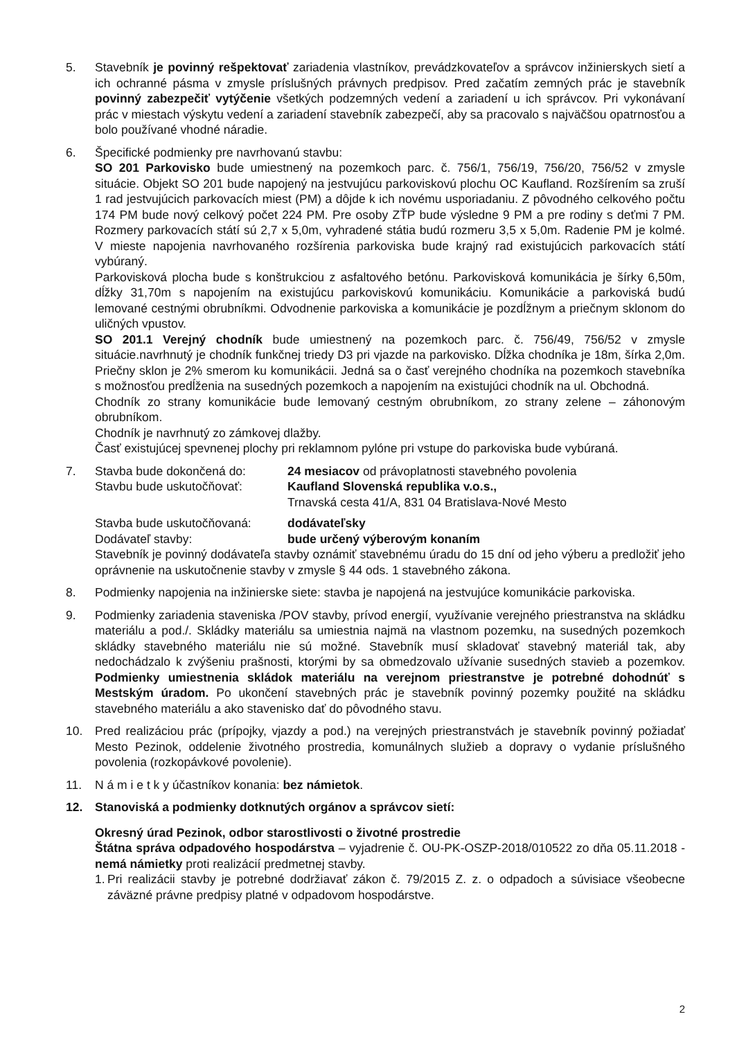5. Stavebník je povinný rešpektovať zariadenia vlastníkov, prevádzkovateľov a správcov inžinierskych sietí a ich ochranné pásma v zmysle príslušných právnych predpisov. Pred začatím zemných prác je stavebník povinný zabezpečiť vytýčenie všetkých podzemných vedení a zariadení u ich správcov. Pri vykonávaní prác v miestach výskytu vedení a zariadení stavebník zabezpečí, aby sa pracovalo s najväčšou opatrnosťou a bolo používané vhodné náradie.
6. Špecifické podmienky pre navrhovanú stavbu:
SO 201 Parkovisko bude umiestnený na pozemkoch parc. č. 756/1, 756/19, 756/20, 756/52 v zmysle situácie. Objekt SO 201 bude napojený na jestvujúcu parkoviskovú plochu OC Kaufland. Rozšírením sa zruší 1 rad jestvujúcich parkovacích miest (PM) a dôjde k ich novému usporiadaniu. Z pôvodného celkového počtu 174 PM bude nový celkový počet 224 PM. Pre osoby ZŤP bude výsledne 9 PM a pre rodiny s deťmi 7 PM. Rozmery parkovacích státí sú 2,7 x 5,0m, vyhradené státia budú rozmeru 3,5 x 5,0m. Radenie PM je kolmé. V mieste napojenia navrhovaného rozšírenia parkoviska bude krajný rad existujúcich parkovacích státí vybúraný.
Parkovisková plocha bude s konštrukciou z asfaltového betónu. Parkovisková komunikácia je šírky 6,50m, dĺžky 31,70m s napojením na existujúcu parkoviskovú komunikáciu. Komunikácie a parkoviská budú lemované cestnými obrubníkmi. Odvodnenie parkoviska a komunikácie je pozdĺžnym a priečnym sklonom do uličných vpustov.
SO 201.1 Verejný chodník bude umiestnený na pozemkoch parc. č. 756/49, 756/52 v zmysle situácie.navrhnutý je chodník funkčnej triedy D3 pri vjazde na parkovisko. Dĺžka chodníka je 18m, šírka 2,0m. Priečny sklon je 2% smerom ku komunikácii. Jedná sa o časť verejného chodníka na pozemkoch stavebníka s možnosťou predĺženia na susedných pozemkoch a napojením na existujúci chodník na ul. Obchodná.
Chodník zo strany komunikácie bude lemovaný cestným obrubníkom, zo strany zelene – záhonovým obrubníkom.
Chodník je navrhnutý zo zámkovej dlažby.
Časť existujúcej spevnenej plochy pri reklamnom pylóne pri vstupe do parkoviska bude vybúraná.
7. Stavba bude dokončená do: 24 mesiacov od právoplatnosti stavebného povolenia
Stavbu bude uskutočňovať: Kaufland Slovenská republika v.o.s.,
Trnavská cesta 41/A, 831 04 Bratislava-Nové Mesto
Stavba bude uskutočňovaná: dodávateľsky
Dodávateľ stavby: bude určený výberovým konaním
Stavebník je povinný dodávateľa stavby oznámiť stavebnému úradu do 15 dní od jeho výberu a predložiť jeho oprávnenie na uskutočnenie stavby v zmysle § 44 ods. 1 stavebného zákona.
8. Podmienky napojenia na inžinierske siete: stavba je napojená na jestvujúce komunikácie parkoviska.
9. Podmienky zariadenia staveniska /POV stavby, prívod energií, využívanie verejného priestranstva na skládku materiálu a pod./. Skládky materiálu sa umiestnia najmä na vlastnom pozemku, na susedných pozemkoch skládky stavebného materiálu nie sú možné. Stavebník musí skladovať stavebný materiál tak, aby nedochádzalo k zvýšeniu prašnosti, ktorými by sa obmedzovalo užívanie susedných stavieb a pozemkov. Podmienky umiestnenia skládok materiálu na verejnom priestranstve je potrebné dohodnúť s Mestským úradom. Po ukončení stavebných prác je stavebník povinný pozemky použité na skládku stavebného materiálu a ako stavenisko dať do pôvodného stavu.
10. Pred realizáciou prác (prípojky, vjazdy a pod.) na verejných priestranstvách je stavebník povinný požiadať Mesto Pezinok, oddelenie životného prostredia, komunálnych služieb a dopravy o vydanie príslušného povolenia (rozkopávkové povolenie).
11. N á m i e t k y účastníkov konania: bez námietok.
12. Stanoviská a podmienky dotknutých orgánov a správcov sietí:
Okresný úrad Pezinok, odbor starostlivosti o životné prostredie
Štátna správa odpadového hospodárstva – vyjadrenie č. OU-PK-OSZP-2018/010522 zo dňa 05.11.2018 - nemá námietky proti realizácií predmetnej stavby.
1.
Pri realizácii stavby je potrebné dodržiavať zákon č. 79/2015 Z. z. o odpadoch a súvisiace všeobecne záväzné právne predpisy platné v odpadovom hospodárstve.
2